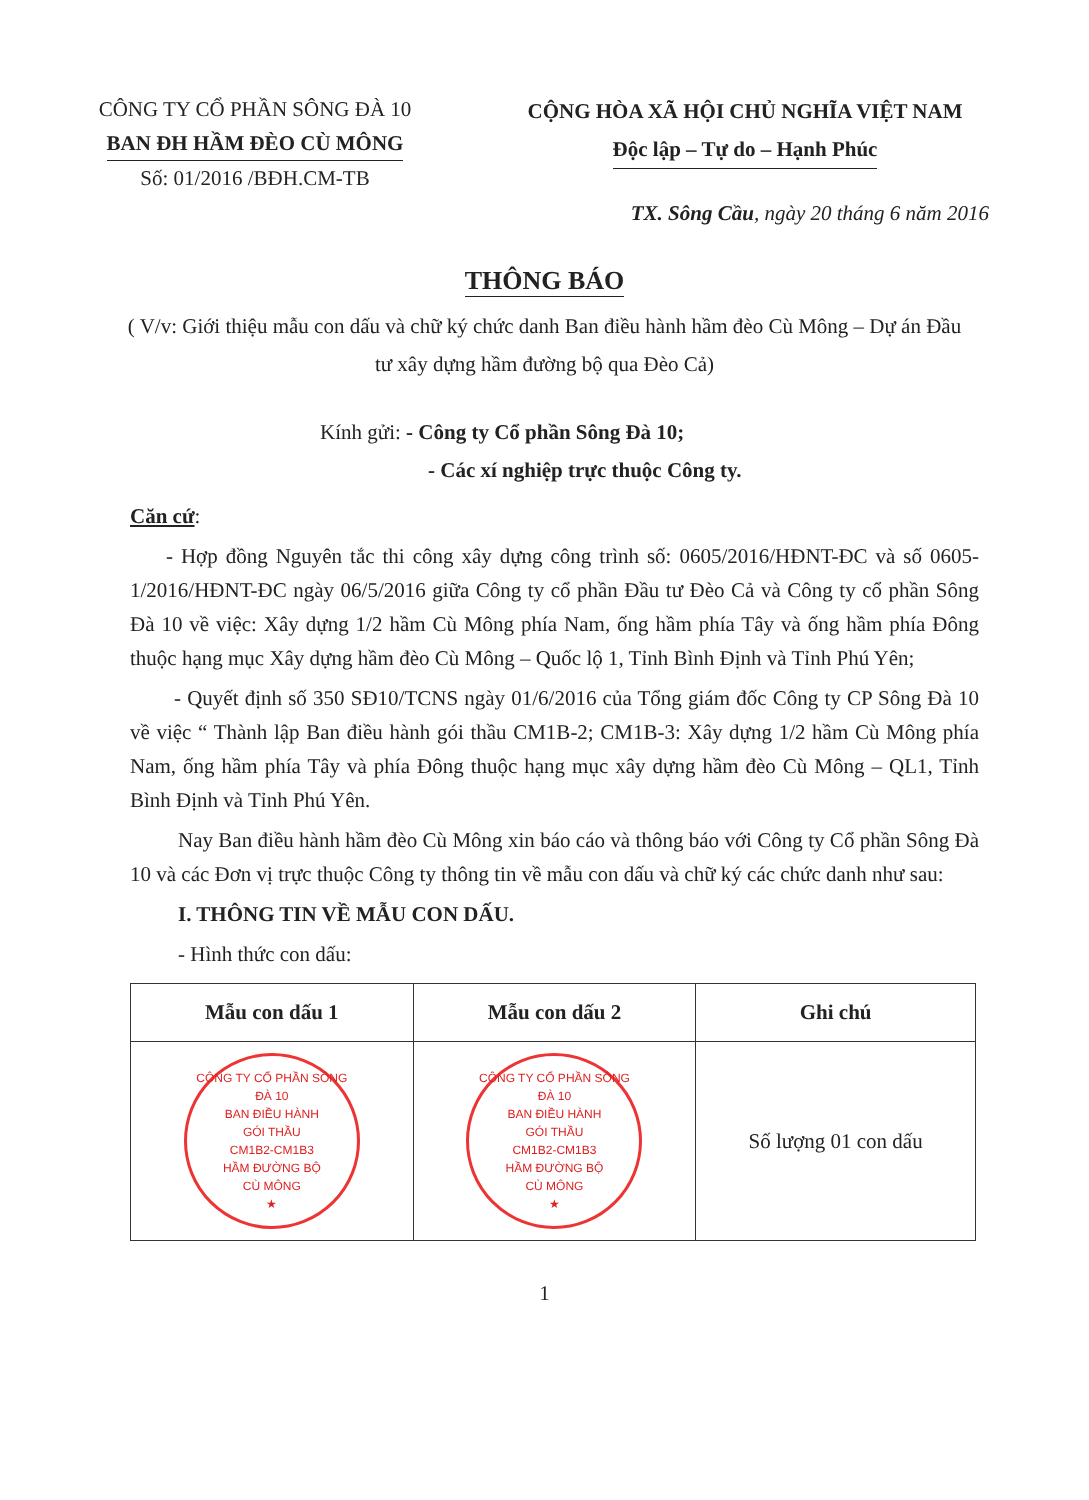CÔNG TY CỔ PHẦN SÔNG ĐÀ 10
BAN ĐH HẦM ĐÈO CÙ MÔNG
Số: 01/2016 /BĐH.CM-TB
CỘNG HÒA XÃ HỘI CHỦ NGHĨA VIỆT NAM
Độc lập – Tự do – Hạnh Phúc
TX. Sông Cầu, ngày 20 tháng 6 năm 2016
THÔNG BÁO
( V/v: Giới thiệu mẫu con dấu và chữ ký chức danh Ban điều hành hầm đèo Cù Mông – Dự án Đầu tư xây dựng hầm đường bộ qua Đèo Cả)
Kính gửi: - Công ty Cổ phần Sông Đà 10;
- Các xí nghiệp trực thuộc Công ty.
Căn cứ:
- Hợp đồng Nguyên tắc thi công xây dựng công trình số: 0605/2016/HĐNT-ĐC và số 0605-1/2016/HĐNT-ĐC ngày 06/5/2016 giữa Công ty cổ phần Đầu tư Đèo Cả và Công ty cổ phần Sông Đà 10 về việc: Xây dựng 1/2 hầm Cù Mông phía Nam, ống hầm phía Tây và ống hầm phía Đông thuộc hạng mục Xây dựng hầm đèo Cù Mông – Quốc lộ 1, Tỉnh Bình Định và Tỉnh Phú Yên;
- Quyết định số 350 SĐ10/TCNS ngày 01/6/2016 của Tổng giám đốc Công ty CP Sông Đà 10 về việc “ Thành lập Ban điều hành gói thầu CM1B-2; CM1B-3: Xây dựng 1/2 hầm Cù Mông phía Nam, ống hầm phía Tây và phía Đông thuộc hạng mục xây dựng hầm đèo Cù Mông – QL1, Tỉnh Bình Định và Tỉnh Phú Yên.
Nay Ban điều hành hầm đèo Cù Mông xin báo cáo và thông báo với Công ty Cổ phần Sông Đà 10 và các Đơn vị trực thuộc Công ty thông tin về mẫu con dấu và chữ ký các chức danh như sau:
I. THÔNG TIN VỀ MẪU CON DẤU.
- Hình thức con dấu:
| Mẫu con dấu 1 | Mẫu con dấu 2 | Ghi chú |
| --- | --- | --- |
| CÔNG TY CỔ PHẦN SÔNG ĐÀ 10 BAN ĐIỀU HÀNH GÓI THẦU CM1B2-CM1B3 HẦM ĐƯỜNG BỘ CÙ MÔNG ★ | CÔNG TY CỔ PHẦN SÔNG ĐÀ 10 BAN ĐIỀU HÀNH GÓI THẦU CM1B2-CM1B3 HẦM ĐƯỜNG BỘ CÙ MÔNG ★ | Số lượng 01 con dấu |
1